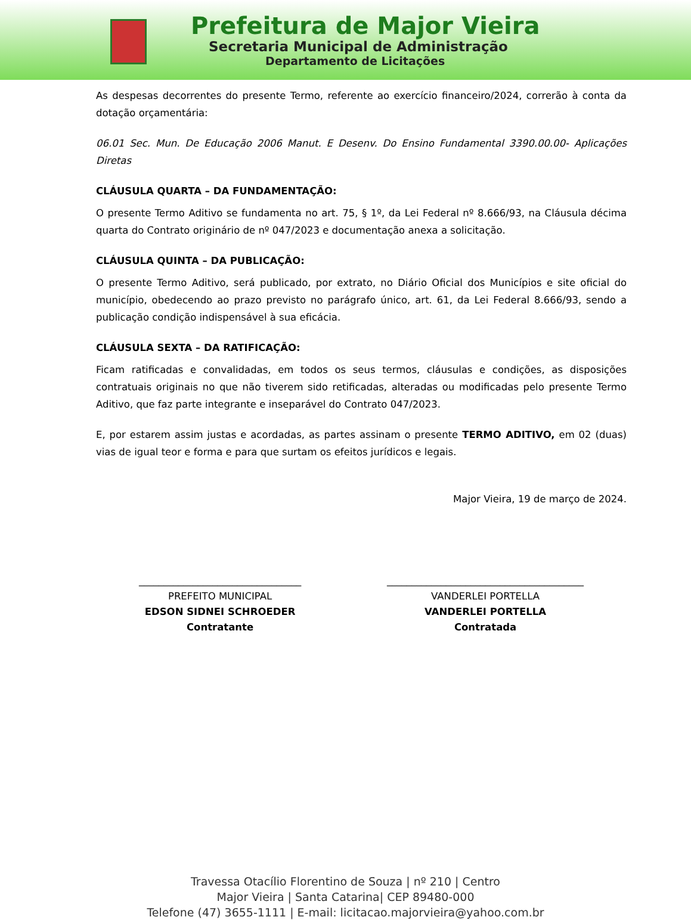Prefeitura de Major Vieira
Secretaria Municipal de Administração
Departamento de Licitações
As despesas decorrentes do presente Termo, referente ao exercício financeiro/2024, correrão à conta da dotação orçamentária:
06.01 Sec. Mun. De Educação 2006 Manut. E Desenv. Do Ensino Fundamental 3390.00.00- Aplicações Diretas
CLÁUSULA QUARTA – DA FUNDAMENTAÇÃO:
O presente Termo Aditivo se fundamenta no art. 75, § 1º, da Lei Federal nº 8.666/93, na Cláusula décima quarta do Contrato originário de nº 047/2023 e documentação anexa a solicitação.
CLÁUSULA QUINTA – DA PUBLICAÇÃO:
O presente Termo Aditivo, será publicado, por extrato, no Diário Oficial dos Municípios e site oficial do município, obedecendo ao prazo previsto no parágrafo único, art. 61, da Lei Federal 8.666/93, sendo a publicação condição indispensável à sua eficácia.
CLÁUSULA SEXTA – DA RATIFICAÇÃO:
Ficam ratificadas e convalidadas, em todos os seus termos, cláusulas e condições, as disposições contratuais originais no que não tiverem sido retificadas, alteradas ou modificadas pelo presente Termo Aditivo, que faz parte integrante e inseparável do Contrato 047/2023.
E, por estarem assim justas e acordadas, as partes assinam o presente TERMO ADITIVO, em 02 (duas) vias de igual teor e forma e para que surtam os efeitos jurídicos e legais.
Major Vieira, 19 de março de 2024.
_________________________________
PREFEITO MUNICIPAL
EDSON SIDNEI SCHROEDER
Contratante
________________________________________
VANDERLEI PORTELLA
VANDERLEI PORTELLA
Contratada
Travessa Otacílio Florentino de Souza | nº 210 | Centro
Major Vieira | Santa Catarina| CEP 89480-000
Telefone (47) 3655-1111 | E-mail: licitacao.majorvieira@yahoo.com.br